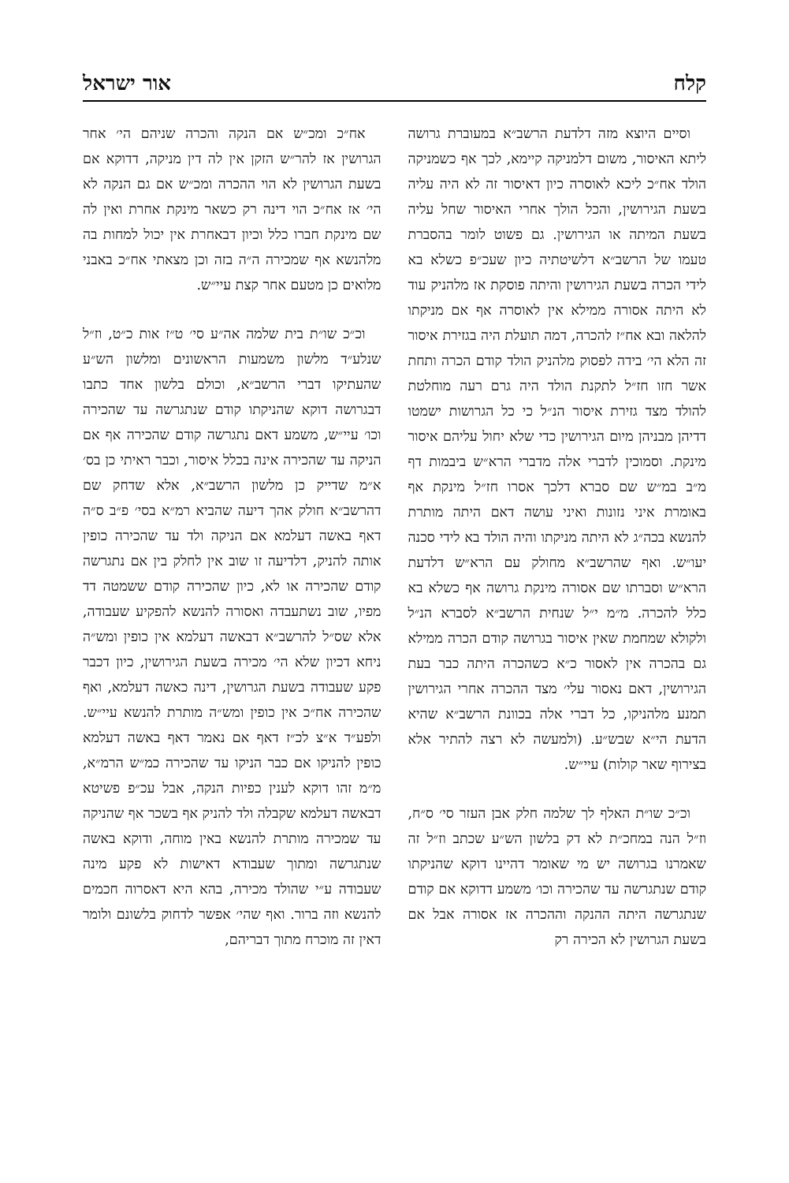קלח אור ישראל
וסיים היוצא מזה דלדעת הרשב״א במעוברת גרושה ליתא האיסור, משום דלמניקה קיימא, לכך אף כשמניקה הולד אח״כ ליכא לאוסרה כיון דאיסור זה לא היה עליה בשעת הגירושין, והכל הולך אחרי האיסור שחל עליה בשעת המיתה או הגירושין. גם פשוט לומר בהסברת טעמו של הרשב״א דלשיטתיה כיון שעכ״פ כשלא בא לידי הכרה בשעת הגירושין והיתה פוסקת אז מלהניק עוד לא היתה אסורה ממילא אין לאוסרה אף אם מניקתו להלאה ובא אח״ז להכרה, דמה תועלת היה בגזירת איסור זה הלא הי׳ בידה לפסוק מלהניק הולד קודם הכרה ותחת אשר חזו חז״ל לתקנת הולד היה גרם רעה מוחלטת להולד מצד גזירת איסור הנ״ל כי כל הגרושות ישמטו דדיהן מבניהן מיום הגירושין כדי שלא יחול עליהם איסור מינקת. וסמוכין לדברי אלה מדברי הרא״ש ביבמות דף מ״ב במ״ש שם סברא דלכך אסרו חז״ל מינקת אף באומרת איני נזונות ואיני עושה דאם היתה מותרת להנשא בכה״ג לא היתה מניקתו והיה הולד בא לידי סכנה יעו״ש. ואף שהרשב״א מחולק עם הרא״ש דלדעת הרא״ש וסברתו שם אסורה מינקת גרושה אף כשלא בא כלל להכרה. מ״מ י״ל שנחית הרשב״א לסברא הנ״ל ולקולא שמחמת שאין איסור בגרושה קודם הכרה ממילא גם בהכרה אין לאסור כ״א כשהכרה היתה כבר בעת הגירושין, דאם נאסור עלי׳ מצד ההכרה אחרי הגירושין תמנע מלהניקו, כל דברי אלה בכוונת הרשב״א שהיא הדעת הי״א שבש״ע. (ולמעשה לא רצה להתיר אלא בצירוף שאר קולות) עיי״ש.
וכ״כ שו״ת האלף לך שלמה חלק אבן העזר סי׳ ס״ח, וז״ל הנה במחכ״ת לא דק בלשון הש״ע שכתב וז״ל זה שאמרנו בגרושה יש מי שאומר דהיינו דוקא שהניקתו קודם שנתגרשה עד שהכירה וכו׳ משמע דדוקא אם קודם שנתגרשה היתה ההנקה וההכרה אז אסורה אבל אם בשעת הגרושין לא הכירה רק
אח״כ ומכ״ש אם הנקה והכרה שניהם הי׳ אחר הגרושין אז להר״ש הזקן אין לה דין מניקה, דדוקא אם בשעת הגרושין לא הוי ההכרה ומכ״ש אם גם הנקה לא הי׳ אז אח״כ הוי דינה רק כשאר מינקת אחרת ואין לה שם מינקת חברו כלל וכיון דבאחרת אין יכול למחות בה מלהנשא אף שמכירה ה״ה בזה וכן מצאתי אח״כ באבני מלואים כן מטעם אחר קצת עיי״ש.
וכ״כ שו״ת בית שלמה אה״ע סי׳ ט״ז אות כ״ט, וז״ל שנלע״ד מלשון משמעות הראשונים ומלשון הש״ע שהעתיקו דברי הרשב״א, וכולם בלשון אחד כתבו דבגרושה דוקא שהניקתו קודם שנתגרשה עד שהכירה וכו׳ עיי״ש, משמע דאם נתגרשה קודם שהכירה אף אם הניקה עד שהכירה אינה בכלל איסור, וכבר ראיתי כן בס׳ א״מ שדייק כן מלשון הרשב״א, אלא שדחק שם דהרשב״א חולק אהך דיעה שהביא רמ״א בסי׳ פ״ב ס״ה דאף באשה דעלמא אם הניקה ולד עד שהכירה כופין אותה להניק, דלדיעה זו שוב אין לחלק בין אם נתגרשה קודם שהכירה או לא, כיון שהכירה קודם ששמטה דד מפיו, שוב נשתעבדה ואסורה להנשא להפקיע שעבודה, אלא שס״ל להרשב״א דבאשה דעלמא אין כופין ומש״ה ניחא דכיון שלא הי׳ מכירה בשעת הגירושין, כיון דכבר פקע שעבודה בשעת הגרושין, דינה כאשה דעלמא, ואף שהכירה אח״כ אין כופין ומש״ה מותרת להנשא עיי״ש. ולפע״ד א״צ לכ״ז דאף אם נאמר דאף באשה דעלמא כופין להניקו אם כבר הניקו עד שהכירה כמ״ש הרמ״א, מ״מ זהו דוקא לענין כפיות הנקה, אבל עכ״פ פשיטא דבאשה דעלמא שקבלה ולד להניק אף בשכר אף שהניקה עד שמכירה מותרת להנשא באין מוחה, ודוקא באשה שנתגרשה ומתוך שעבודא דאישות לא פקע מינה שעבודה ע״י שהולד מכירה, בהא היא דאסרוה חכמים להנשא וזה ברור. ואף שהי׳ אפשר לדחוק בלשונם ולומר דאין זה מוכרח מתוך דבריהם,